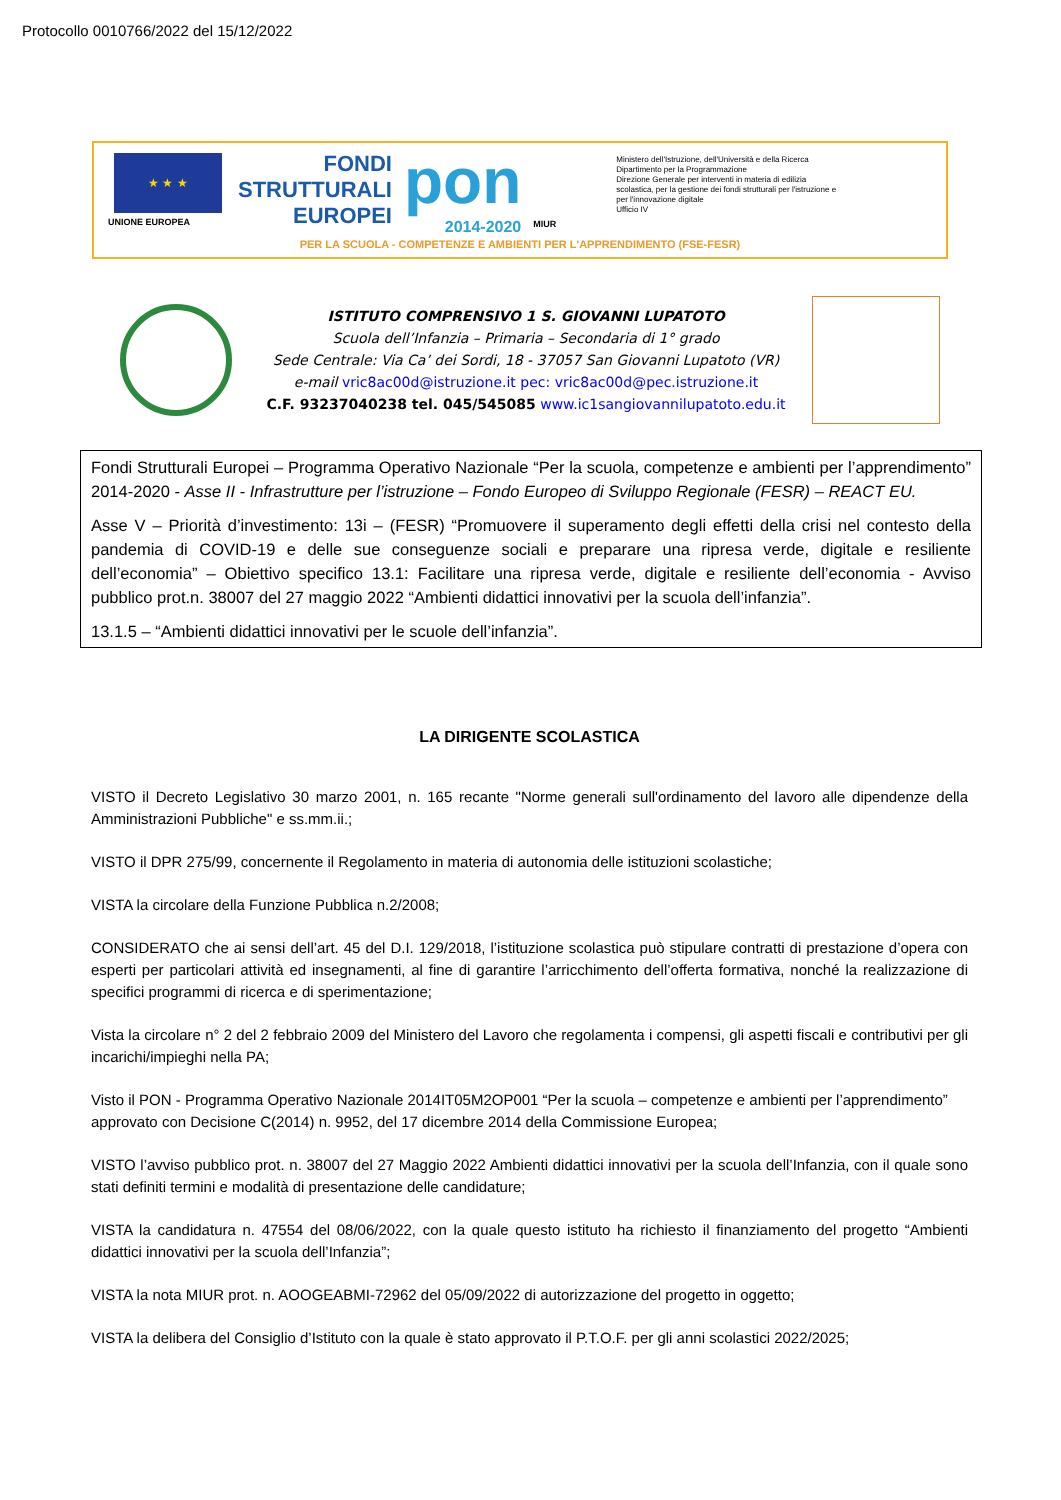Protocollo 0010766/2022 del 15/12/2022
★ ★ ★
UNIONE EUROPEA
FONDI
STRUTTURALI
EUROPEI
pon
2014-2020
MIUR
Ministero dell'Istruzione, dell'Università e della Ricerca
Dipartimento per la Programmazione
Direzione Generale per interventi in materia di edilizia scolastica, per la gestione dei fondi strutturali per l'istruzione e per l'innovazione digitale
Ufficio IV
PER LA SCUOLA - COMPETENZE E AMBIENTI PER L'APPRENDIMENTO (FSE-FESR)
ISTITUTO COMPRENSIVO 1 S. GIOVANNI LUPATOTO
Scuola dell’Infanzia – Primaria – Secondaria di 1° grado
Sede Centrale: Via Ca’ dei Sordi, 18 - 37057 San Giovanni Lupatoto (VR)
e-mail vric8ac00d@istruzione.it pec: vric8ac00d@pec.istruzione.it
C.F. 93237040238 tel. 045/545085 www.ic1sangiovannilupatoto.edu.it
Fondi Strutturali Europei – Programma Operativo Nazionale “Per la scuola, competenze e ambienti per l’apprendimento” 2014-2020 - Asse II - Infrastrutture per l’istruzione – Fondo Europeo di Sviluppo Regionale (FESR) – REACT EU.
Asse V – Priorità d’investimento: 13i – (FESR) “Promuovere il superamento degli effetti della crisi nel contesto della pandemia di COVID-19 e delle sue conseguenze sociali e preparare una ripresa verde, digitale e resiliente dell’economia” – Obiettivo specifico 13.1: Facilitare una ripresa verde, digitale e resiliente dell’economia - Avviso pubblico prot.n. 38007 del 27 maggio 2022 “Ambienti didattici innovativi per la scuola dell’infanzia”.
13.1.5 – “Ambienti didattici innovativi per le scuole dell’infanzia”.
LA DIRIGENTE SCOLASTICA
VISTO il Decreto Legislativo 30 marzo 2001, n. 165 recante "Norme generali sull'ordinamento del lavoro alle dipendenze della Amministrazioni Pubbliche" e ss.mm.ii.;
VISTO il DPR 275/99, concernente il Regolamento in materia di autonomia delle istituzioni scolastiche;
VISTA la circolare della Funzione Pubblica n.2/2008;
CONSIDERATO che ai sensi dell’art. 45 del D.I. 129/2018, l’istituzione scolastica può stipulare contratti di prestazione d’opera con esperti per particolari attività ed insegnamenti, al fine di garantire l’arricchimento dell’offerta formativa, nonché la realizzazione di specifici programmi di ricerca e di sperimentazione;
Vista la circolare n° 2 del 2 febbraio 2009 del Ministero del Lavoro che regolamenta i compensi, gli aspetti fiscali e contributivi per gli incarichi/impieghi nella PA;
Visto il PON - Programma Operativo Nazionale 2014IT05M2OP001 “Per la scuola – competenze e ambienti per l’apprendimento” approvato con Decisione C(2014) n. 9952, del 17 dicembre 2014 della Commissione Europea;
VISTO l’avviso pubblico prot. n. 38007 del 27 Maggio 2022 Ambienti didattici innovativi per la scuola dell’Infanzia, con il quale sono stati definiti termini e modalità di presentazione delle candidature;
VISTA la candidatura n. 47554 del 08/06/2022, con la quale questo istituto ha richiesto il finanziamento del progetto “Ambienti didattici innovativi per la scuola dell’Infanzia”;
VISTA la nota MIUR prot. n. AOOGEABMI-72962 del 05/09/2022 di autorizzazione del progetto in oggetto;
VISTA la delibera del Consiglio d’Istituto con la quale è stato approvato il P.T.O.F. per gli anni scolastici 2022/2025;